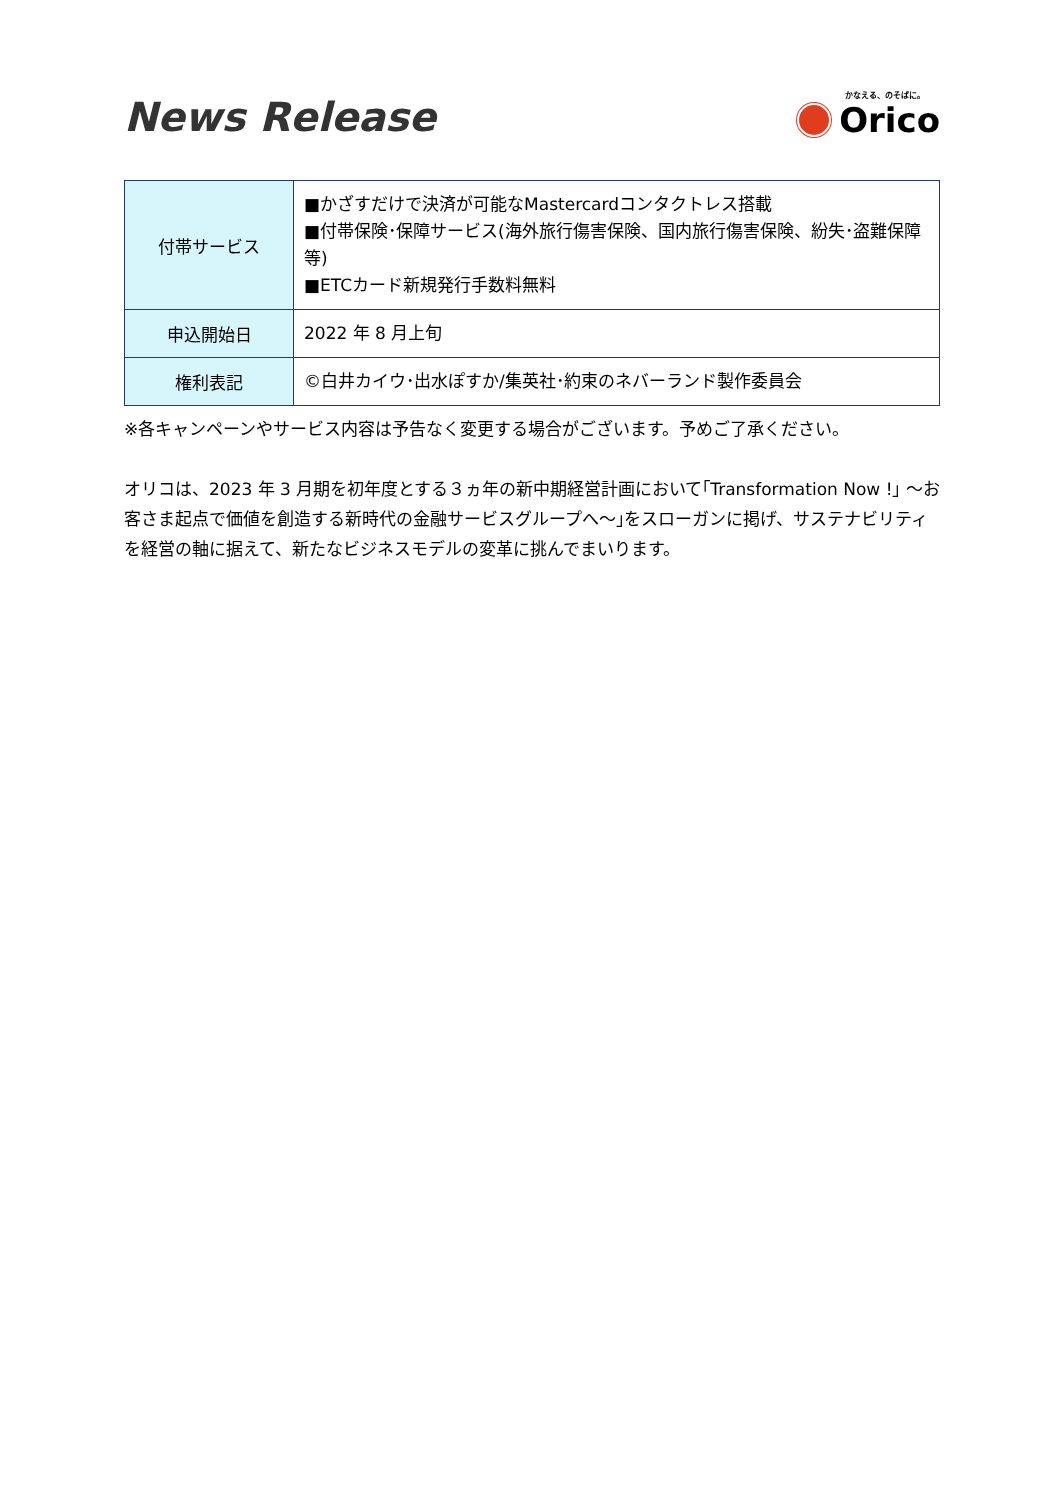News Release
かなえる、のそばに。
Orico
| 付帯サービス | ■かざすだけで決済が可能なMastercardコンタクトレス搭載 ■付帯保険･保障サービス(海外旅行傷害保険、国内旅行傷害保険、紛失･盗難保障等) ■ETCカード新規発行手数料無料 |
| 申込開始日 | 2022 年 8 月上旬 |
| 権利表記 | ©白井カイウ･出水ぽすか/集英社･約束のネバーランド製作委員会 |
※各キャンペーンやサービス内容は予告なく変更する場合がございます。予めご了承ください。
オリコは、2023 年 3 月期を初年度とする３ヵ年の新中期経営計画において｢Transformation Now !｣ ～お客さま起点で価値を創造する新時代の金融サービスグループへ～｣をスローガンに掲げ、サステナビリティを経営の軸に据えて、新たなビジネスモデルの変革に挑んでまいります。